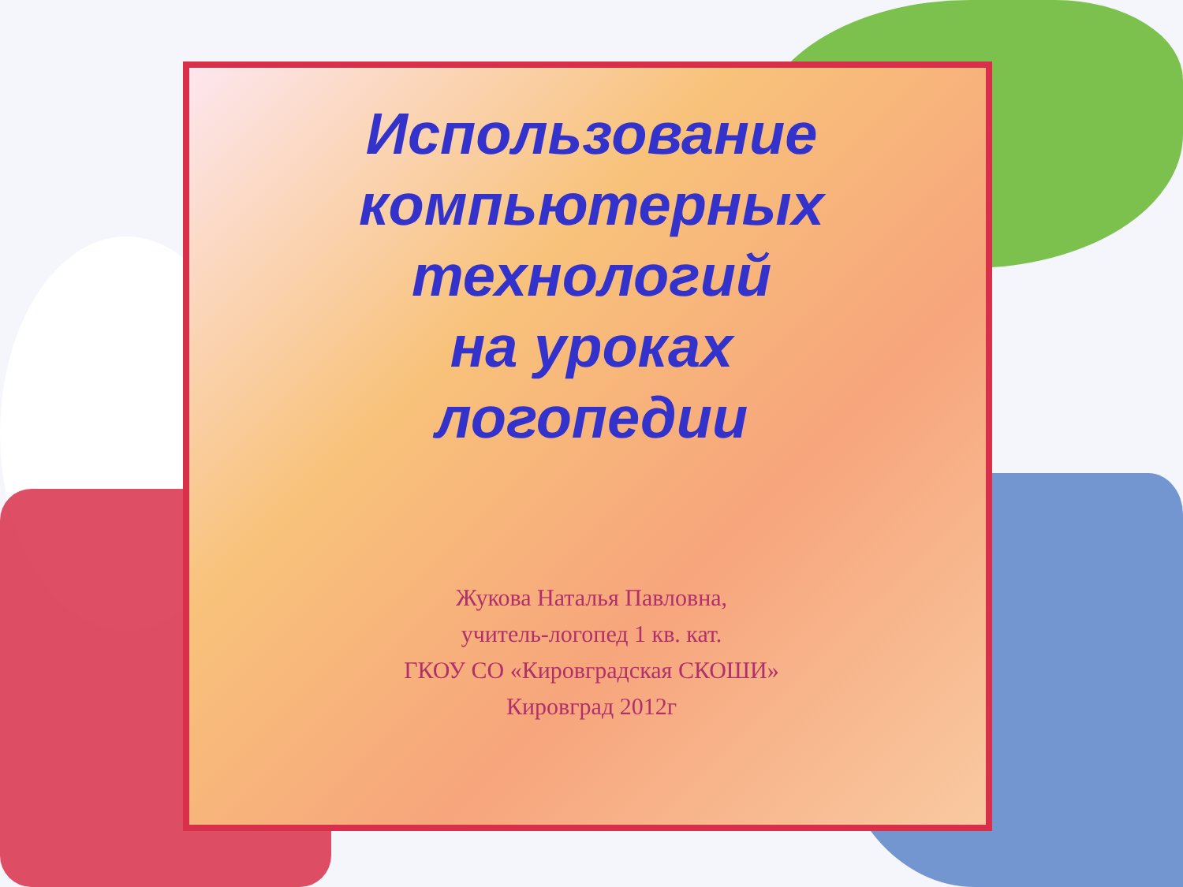Использование
компьютерных
технологий
на уроках
логопедии
Жукова Наталья Павловна,
учитель-логопед 1 кв. кат.
ГКОУ СО «Кировградская СКОШИ»
Кировград 2012г